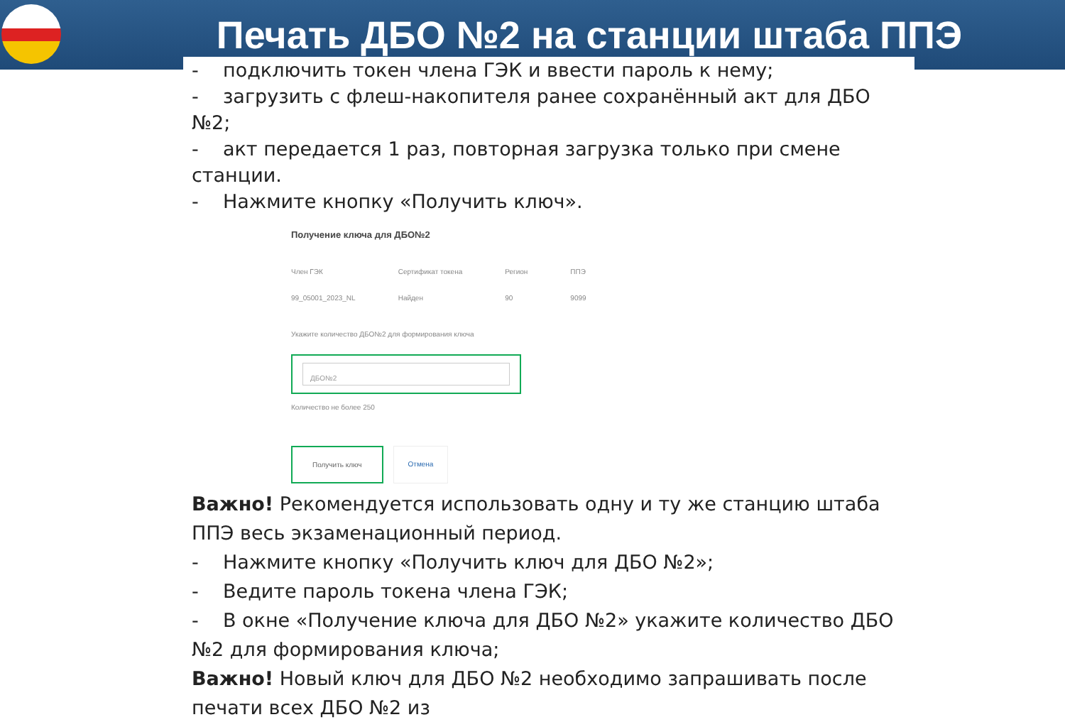Печать ДБО №2 на станции штаба ППЭ
- подключить токен члена ГЭК и ввести пароль к нему;
- загрузить с флеш-накопителя ранее сохранённый акт для ДБО №2;
- акт передается 1 раз, повторная загрузка только при смене станции.
- Нажмите кнопку «Получить ключ».
Получение ключа для ДБО№2
Член ГЭК
99_05001_2023_NL
Сертификат токена
Найден
Регион
90
ППЭ
9099
Укажите количество ДБО№2 для формирования ключа
ДБО№2
Количество не более 250
Получить ключ Отмена
Важно! Рекомендуется использовать одну и ту же станцию штаба ППЭ весь экзаменационный период.
- Нажмите кнопку «Получить ключ для ДБО №2»;
- Ведите пароль токена члена ГЭК;
- В окне «Получение ключа для ДБО №2» укажите количество ДБО №2 для формирования ключа;
Важно! Новый ключ для ДБО №2 необходимо запрашивать после печати всех ДБО №2 из